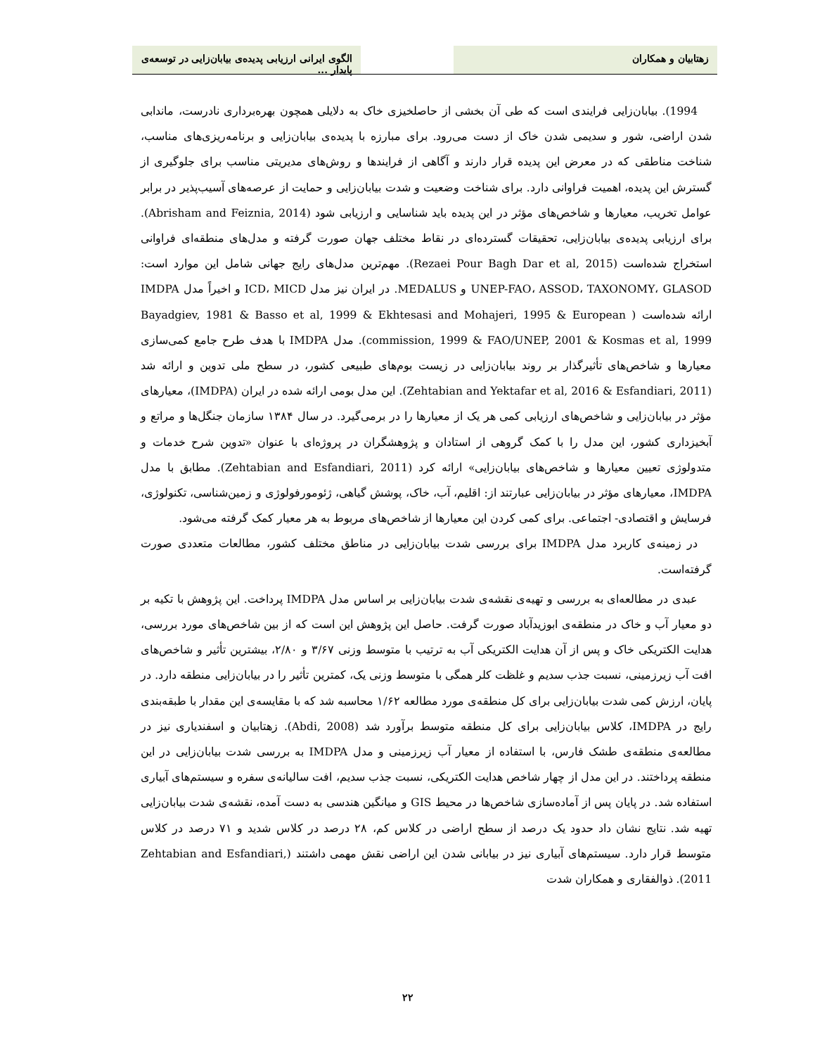زهتابیان و همکاران الگوی ایرانی ارزیابی پدیده‌ی بیابان‌زایی در توسعه‌ی پایدار ...
1994). بیابان‌زایی فرایندی است که طی آن بخشی از حاصلخیزی خاک به دلایلی همچون بهره‌برداری نادرست، ماندابی شدن اراضی، شور و سدیمی شدن خاک از دست می‌رود. برای مبارزه با پدیده‌ی بیابان‌زایی و برنامه‌ریزی‌های مناسب، شناخت مناطقی که در معرض این پدیده قرار دارند و آگاهی از فرایندها و روش‌های مدیریتی مناسب برای جلوگیری از گسترش این پدیده، اهمیت فراوانی دارد. برای شناخت وضعیت و شدت بیابان‌زایی و حمایت از عرصه‌های آسیب‌پذیر در برابر عوامل تخریب، معیارها و شاخص‌های مؤثر در این پدیده باید شناسایی و ارزیابی شود (Abrisham and Feiznia, 2014). برای ارزیابی پدیده‌ی بیابان‌زایی، تحقیقات گسترده‌ای در نقاط مختلف جهان صورت گرفته و مدل‌های منطقه‌ای فراوانی استخراج شده‌است (Rezaei Pour Bagh Dar et al, 2015). مهم‌ترین مدل‌های رایج جهانی شامل این موارد است: UNEP-FAO، ASSOD، TAXONOMY، GLASOD و MEDALUS. در ایران نیز مدل ICD، MICD و اخیراً مدل IMDPA ارائه شده‌است ( Bayadgiev, 1981 & Basso et al, 1999 & Ekhtesasi and Mohajeri, 1995 & European commission, 1999 & FAO/UNEP, 2001 & Kosmas et al, 1999). مدل IMDPA با هدف طرح جامع کمی‌سازی معیارها و شاخص‌های تأثیرگذار بر روند بیابان‌زایی در زیست بوم‌های طبیعی کشور، در سطح ملی تدوین و ارائه شد (Zehtabian and Yektafar et al, 2016 & Esfandiari, 2011). این مدل بومی ارائه شده در ایران (IMDPA)، معیارهای مؤثر در بیابان‌زایی و شاخص‌های ارزیابی کمی هر یک از معیارها را در برمی‌گیرد. در سال ۱۳۸۴ سازمان جنگل‌ها و مراتع و آبخیزداری کشور، این مدل را با کمک گروهی از استادان و پژوهشگران در پروژه‌ای با عنوان «تدوین شرح خدمات و متدولوژی تعیین معیارها و شاخص‌های بیابان‌زایی» ارائه کرد (Zehtabian and Esfandiari, 2011). مطابق با مدل IMDPA، معیارهای مؤثر در بیابان‌زایی عبارتند از: اقلیم، آب، خاک، پوشش گیاهی، ژئومورفولوژی و زمین‌شناسی، تکنولوژی، فرسایش و اقتصادی- اجتماعی. برای کمی کردن این معیارها از شاخص‌های مربوط به هر معیار کمک گرفته می‌شود.
در زمینه‌ی کاربرد مدل IMDPA برای بررسی شدت بیابان‌زایی در مناطق مختلف کشور، مطالعات متعددی صورت گرفته‌است.
عبدی در مطالعه‌ای به بررسی و تهیه‌ی نقشه‌ی شدت بیابان‌زایی بر اساس مدل IMDPA پرداخت. این پژوهش با تکیه بر دو معیار آب و خاک در منطقه‌ی ابوزیدآباد صورت گرفت. حاصل این پژوهش این است که از بین شاخص‌های مورد بررسی، هدایت الکتریکی خاک و پس از آن هدایت الکتریکی آب به ترتیب با متوسط وزنی ۳/۶۷ و ۲/۸۰، بیشترین تأثیر و شاخص‌های افت آب زیرزمینی، نسبت جذب سدیم و غلظت کلر همگی با متوسط وزنی یک، کمترین تأثیر را در بیابان‌زایی منطقه دارد. در پایان، ارزش کمی شدت بیابان‌زایی برای کل منطقه‌ی مورد مطالعه ۱/۶۲ محاسبه شد که با مقایسه‌ی این مقدار با طبقه‌بندی رایج در IMDPA، کلاس بیابان‌زایی برای کل منطقه متوسط برآورد شد (Abdi, 2008). زهتابیان و اسفندیاری نیز در مطالعه‌ی منطقه‌ی طشک فارس، با استفاده از معیار آب زیرزمینی و مدل IMDPA به بررسی شدت بیابان‌زایی در این منطقه پرداختند. در این مدل از چهار شاخص هدایت الکتریکی، نسبت جذب سدیم، افت سالیانه‌ی سفره و سیستم‌های آبیاری استفاده شد. در پایان پس از آماده‌سازی شاخص‌ها در محیط GIS و میانگین هندسی به دست آمده، نقشه‌ی شدت بیابان‌زایی تهیه شد. نتایج نشان داد حدود یک درصد از سطح اراضی در کلاس کم، ۲۸ درصد در کلاس شدید و ۷۱ درصد در کلاس متوسط قرار دارد. سیستم‌های آبیاری نیز در بیابانی شدن این اراضی نقش مهمی داشتند (Zehtabian and Esfandiari, 2011). ذوالفقاری و همکاران شدت
۲۲